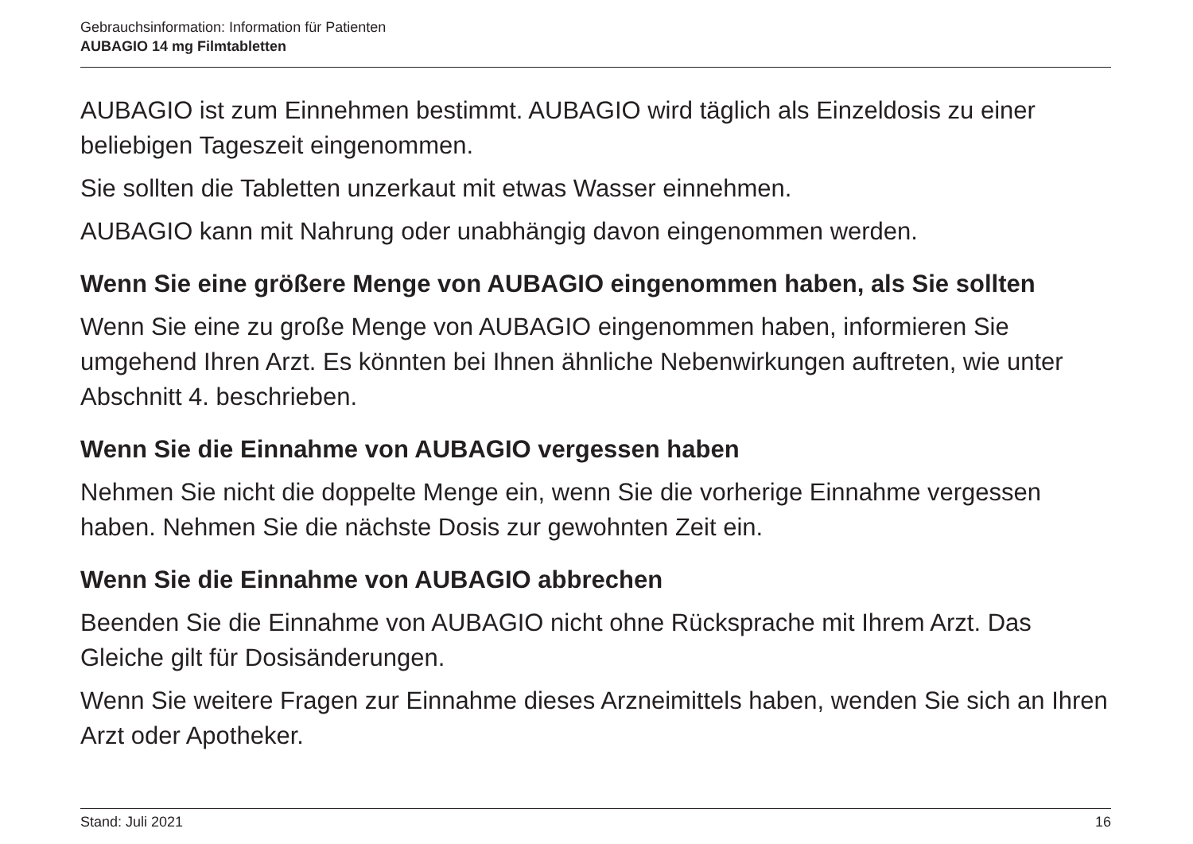Gebrauchsinformation: Information für Patienten
AUBAGIO 14 mg Filmtabletten
AUBAGIO ist zum Einnehmen bestimmt. AUBAGIO wird täglich als Einzeldosis zu einer beliebigen Tageszeit eingenommen.
Sie sollten die Tabletten unzerkaut mit etwas Wasser einnehmen.
AUBAGIO kann mit Nahrung oder unabhängig davon eingenommen werden.
Wenn Sie eine größere Menge von AUBAGIO eingenommen haben, als Sie sollten
Wenn Sie eine zu große Menge von AUBAGIO eingenommen haben, informieren Sie umgehend Ihren Arzt. Es könnten bei Ihnen ähnliche Nebenwirkungen auftreten, wie unter Abschnitt 4. beschrieben.
Wenn Sie die Einnahme von AUBAGIO vergessen haben
Nehmen Sie nicht die doppelte Menge ein, wenn Sie die vorherige Einnahme vergessen haben. Nehmen Sie die nächste Dosis zur gewohnten Zeit ein.
Wenn Sie die Einnahme von AUBAGIO abbrechen
Beenden Sie die Einnahme von AUBAGIO nicht ohne Rücksprache mit Ihrem Arzt. Das Gleiche gilt für Dosisänderungen.
Wenn Sie weitere Fragen zur Einnahme dieses Arzneimittels haben, wenden Sie sich an Ihren Arzt oder Apotheker.
Stand: Juli 2021 16